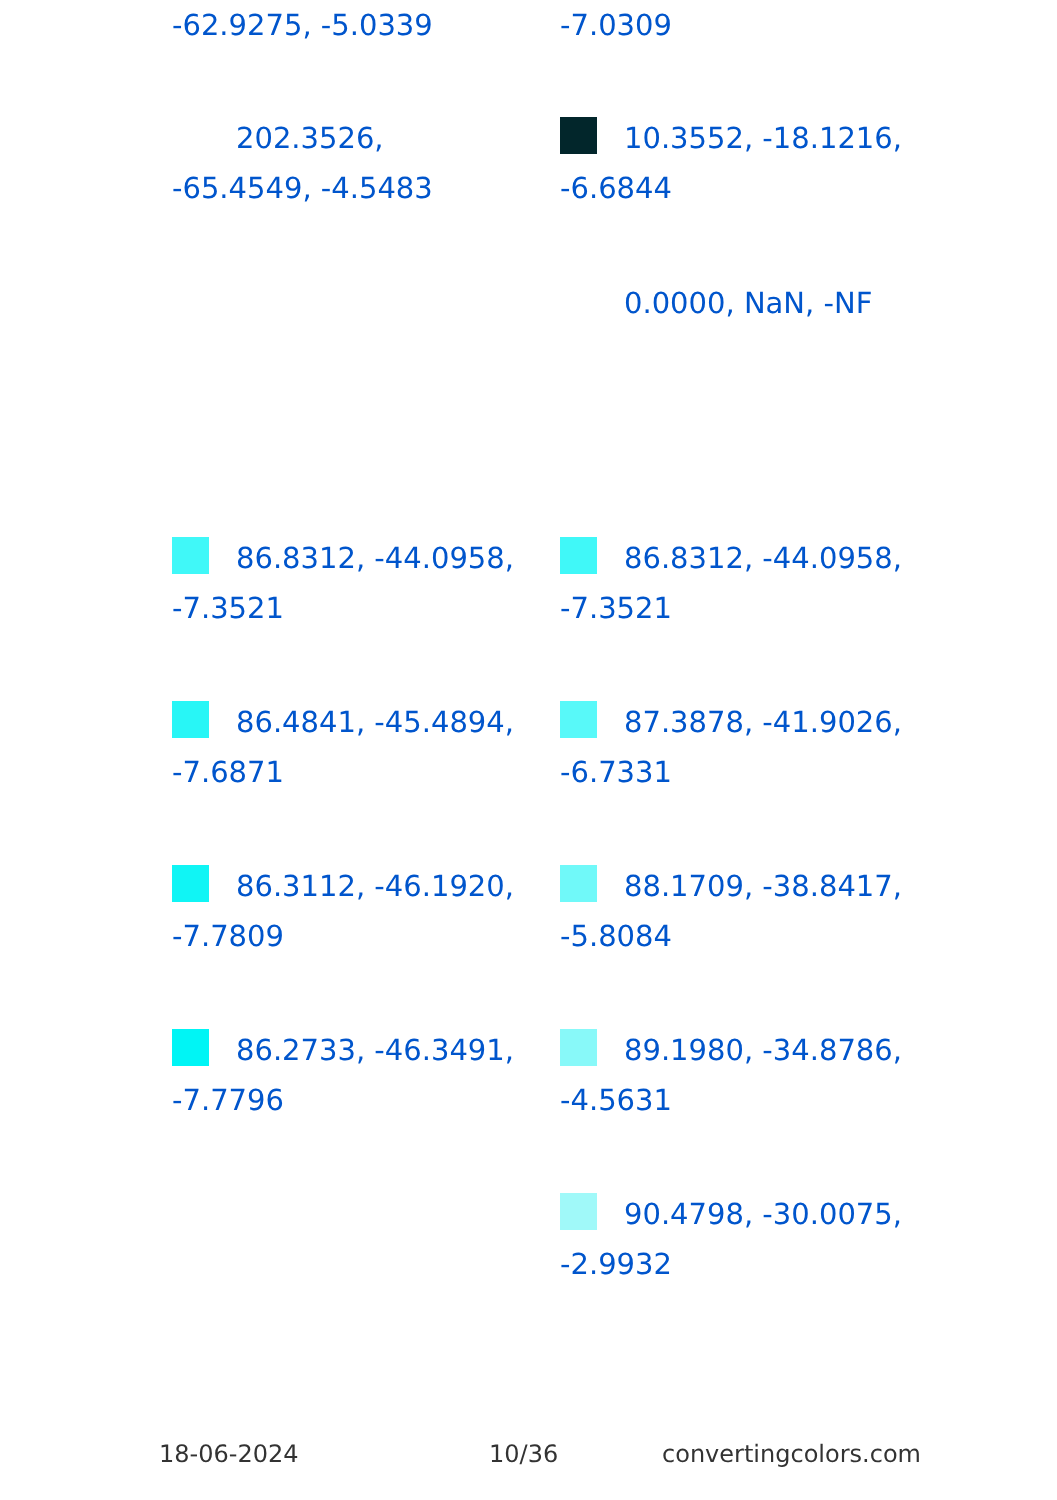-62.9275, -5.0339 -7.0309
202.3526, -65.4549, -4.5483
10.3552, -18.1216, -6.6844
0.0000, NaN, -NF
86.8312, -44.0958, -7.3521
86.8312, -44.0958, -7.3521
86.4841, -45.4894, -7.6871
87.3878, -41.9026, -6.7331
86.3112, -46.1920, -7.7809
88.1709, -38.8417, -5.8084
86.2733, -46.3491, -7.7796
89.1980, -34.8786, -4.5631
90.4798, -30.0075, -2.9932
18-06-2024 10/36 convertingcolors.com